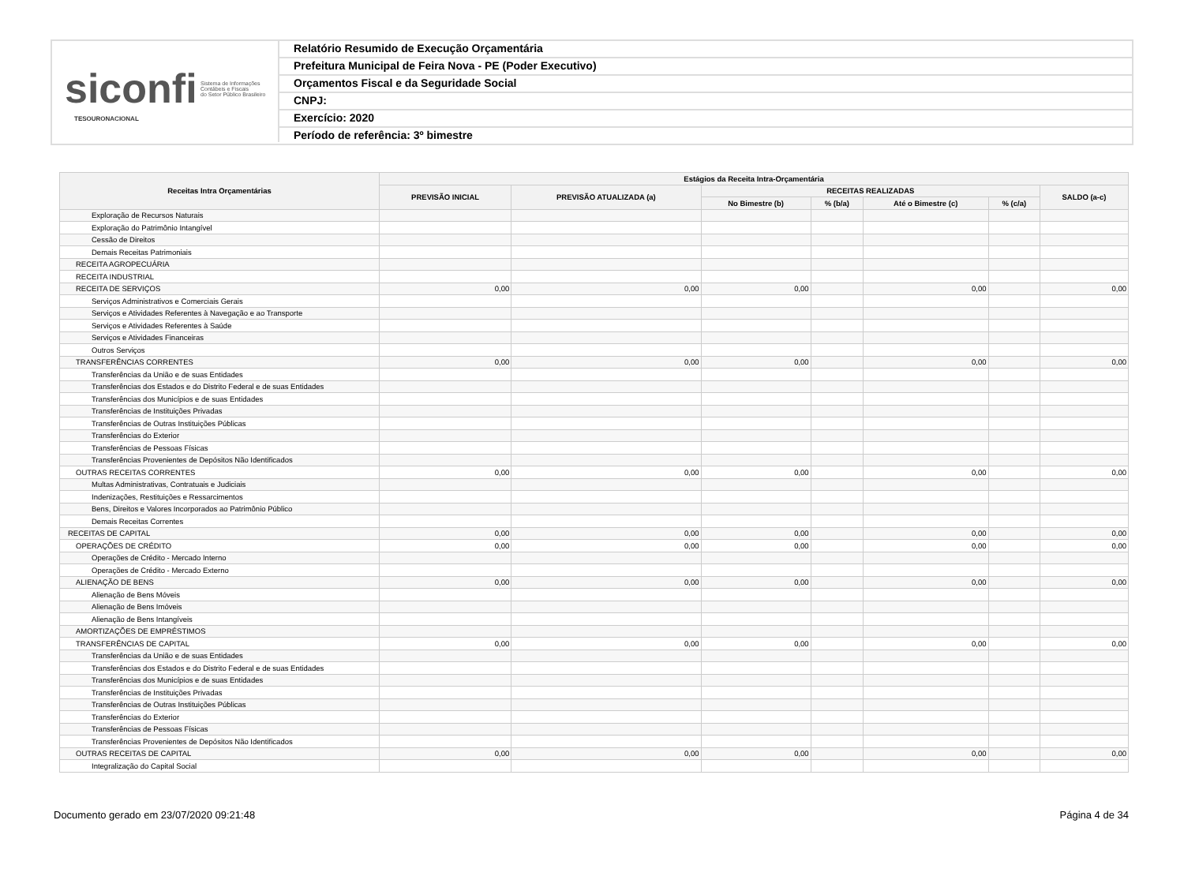siconfi Sistema de Informações
Contábeis e Fiscais
do Setor Público Brasileiro
TESOURONACIONAL
Relatório Resumido de Execução Orçamentária
Prefeitura Municipal de Feira Nova - PE (Poder Executivo)
Orçamentos Fiscal e da Seguridade Social
CNPJ:
Exercício: 2020
Período de referência: 3º bimestre
| Receitas Intra Orçamentárias | Estágios da Receita Intra-Orçamentária | | | | | | |
| --- | --- | --- | --- | --- | --- | --- | --- |
| | PREVISÃO INICIAL | PREVISÃO ATUALIZADA (a) | RECEITAS REALIZADAS | | | | SALDO (a-c) |
| | | | No Bimestre (b) | % (b/a) | Até o Bimestre (c) | % (c/a) | |
| Exploração de Recursos Naturais | | | | | | | |
| Exploração do Patrimônio Intangível | | | | | | | |
| Cessão de Direitos | | | | | | | |
| Demais Receitas Patrimoniais | | | | | | | |
| RECEITA AGROPECUÁRIA | | | | | | | |
| RECEITA INDUSTRIAL | | | | | | | |
| RECEITA DE SERVIÇOS | 0,00 | 0,00 | 0,00 | | 0,00 | | 0,00 |
| Serviços Administrativos e Comerciais Gerais | | | | | | | |
| Serviços e Atividades Referentes à Navegação e ao Transporte | | | | | | | |
| Serviços e Atividades Referentes à Saúde | | | | | | | |
| Serviços e Atividades Financeiras | | | | | | | |
| Outros Serviços | | | | | | | |
| TRANSFERÊNCIAS CORRENTES | 0,00 | 0,00 | 0,00 | | 0,00 | | 0,00 |
| Transferências da União e de suas Entidades | | | | | | | |
| Transferências dos Estados e do Distrito Federal e de suas Entidades | | | | | | | |
| Transferências dos Municípios e de suas Entidades | | | | | | | |
| Transferências de Instituições Privadas | | | | | | | |
| Transferências de Outras Instituições Públicas | | | | | | | |
| Transferências do Exterior | | | | | | | |
| Transferências de Pessoas Físicas | | | | | | | |
| Transferências Provenientes de Depósitos Não Identificados | | | | | | | |
| OUTRAS RECEITAS CORRENTES | 0,00 | 0,00 | 0,00 | | 0,00 | | 0,00 |
| Multas Administrativas, Contratuais e Judiciais | | | | | | | |
| Indenizações, Restituições e Ressarcimentos | | | | | | | |
| Bens, Direitos e Valores Incorporados ao Patrimônio Público | | | | | | | |
| Demais Receitas Correntes | | | | | | | |
| RECEITAS DE CAPITAL | 0,00 | 0,00 | 0,00 | | 0,00 | | 0,00 |
| OPERAÇÕES DE CRÉDITO | 0,00 | 0,00 | 0,00 | | 0,00 | | 0,00 |
| Operações de Crédito - Mercado Interno | | | | | | | |
| Operações de Crédito - Mercado Externo | | | | | | | |
| ALIENAÇÃO DE BENS | 0,00 | 0,00 | 0,00 | | 0,00 | | 0,00 |
| Alienação de Bens Móveis | | | | | | | |
| Alienação de Bens Imóveis | | | | | | | |
| Alienação de Bens Intangíveis | | | | | | | |
| AMORTIZAÇÕES DE EMPRÉSTIMOS | | | | | | | |
| TRANSFERÊNCIAS DE CAPITAL | 0,00 | 0,00 | 0,00 | | 0,00 | | 0,00 |
| Transferências da União e de suas Entidades | | | | | | | |
| Transferências dos Estados e do Distrito Federal e de suas Entidades | | | | | | | |
| Transferências dos Municípios e de suas Entidades | | | | | | | |
| Transferências de Instituições Privadas | | | | | | | |
| Transferências de Outras Instituições Públicas | | | | | | | |
| Transferências do Exterior | | | | | | | |
| Transferências de Pessoas Físicas | | | | | | | |
| Transferências Provenientes de Depósitos Não Identificados | | | | | | | |
| OUTRAS RECEITAS DE CAPITAL | 0,00 | 0,00 | 0,00 | | 0,00 | | 0,00 |
| Integralização do Capital Social | | | | | | | |
Documento gerado em 23/07/2020 09:21:48 Página 4 de 34